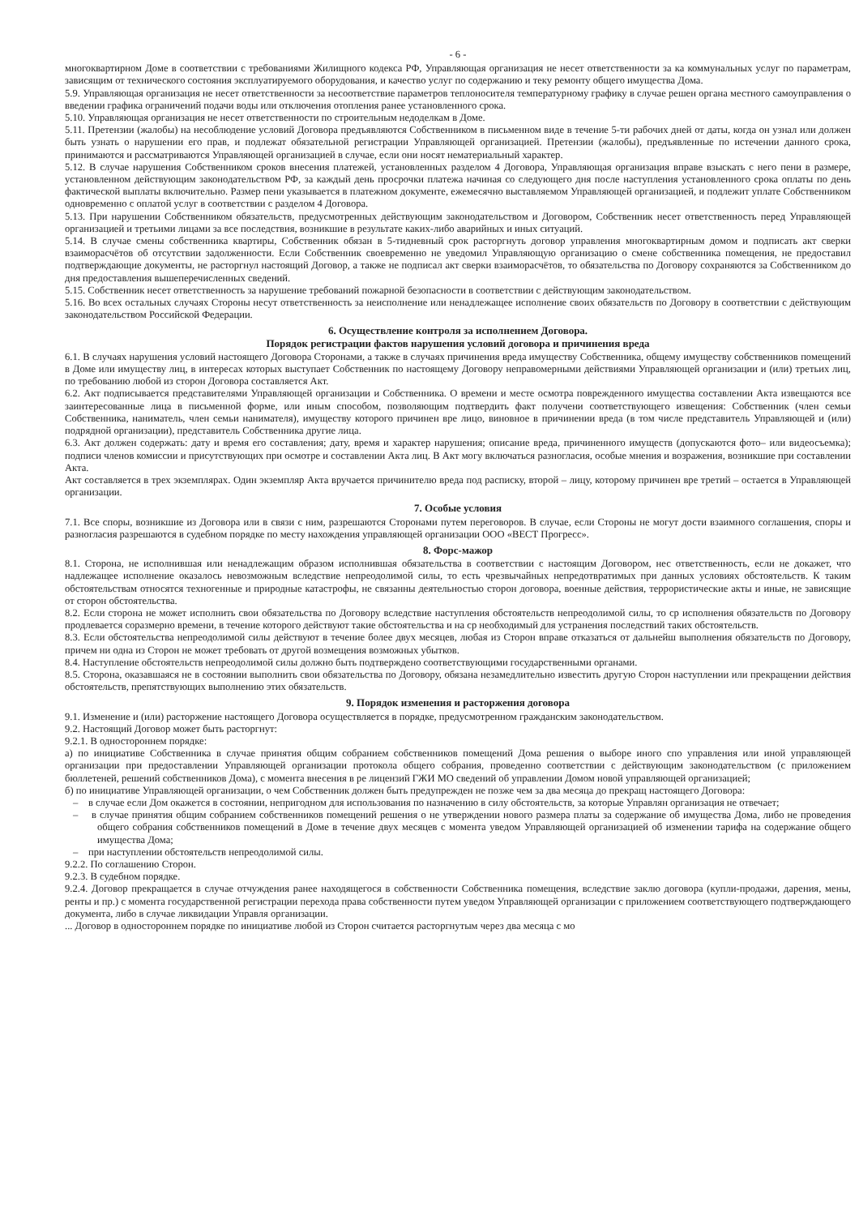- 6 -
многоквартирном Доме в соответствии с требованиями Жилищного кодекса РФ, Управляющая организация не несет ответственности за ка коммунальных услуг по параметрам, зависящим от технического состояния эксплуатируемого оборудования, и качество услуг по содержанию и теку ремонту общего имущества Дома.
5.9. Управляющая организация не несет ответственности за несоответствие параметров теплоносителя температурному графику в случае решен органа местного самоуправления о введении графика ограничений подачи воды или отключения отопления ранее установленного срока.
5.10. Управляющая организация не несет ответственности по строительным недоделкам в Доме.
5.11. Претензии (жалобы) на несоблюдение условий Договора предъявляются Собственником в письменном виде в течение 5-ти рабочих дней от даты, когда он узнал или должен быть узнать о нарушении его прав, и подлежат обязательной регистрации Управляющей организацией. Претензии (жалобы), предъявленные по истечении данного срока, принимаются и рассматриваются Управляющей организацией в случае, если они носят нематериальный характер.
5.12. В случае нарушения Собственником сроков внесения платежей, установленных разделом 4 Договора, Управляющая организация вправе взыскать с него пени в размере, установленном действующим законодательством РФ, за каждый день просрочки платежа начиная со следующего дня после наступления установленного срока оплаты по день фактической выплаты включительно. Размер пени указывается в платежном документе, ежемесячно выставляемом Управляющей организацией, и подлежит уплате Собственником одновременно с оплатой услуг в соответствии с разделом 4 Договора.
5.13. При нарушении Собственником обязательств, предусмотренных действующим законодательством и Договором, Собственник несет ответственность перед Управляющей организацией и третьими лицами за все последствия, возникшие в результате каких-либо аварийных и иных ситуаций.
5.14. В случае смены собственника квартиры, Собственник обязан в 5-тидневный срок расторгнуть договор управления многоквартирным домом и подписать акт сверки взаиморасчётов об отсутствии задолженности. Если Собственник своевременно не уведомил Управляющую организацию о смене собственника помещения, не предоставил подтверждающие документы, не расторгнул настоящий Договор, а также не подписал акт сверки взаиморасчётов, то обязательства по Договору сохраняются за Собственником до дня предоставления вышеперечисленных сведений.
5.15. Собственник несет ответственность за нарушение требований пожарной безопасности в соответствии с действующим законодательством.
5.16. Во всех остальных случаях Стороны несут ответственность за неисполнение или ненадлежащее исполнение своих обязательств по Договору в соответствии с действующим законодательством Российской Федерации.
6. Осуществление контроля за исполнением Договора.
Порядок регистрации фактов нарушения условий договора и причинения вреда
6.1. В случаях нарушения условий настоящего Договора Сторонами, а также в случаях причинения вреда имуществу Собственника, общему имуществу собственников помещений в Доме или имуществу лиц, в интересах которых выступает Собственник по настоящему Договору неправомерными действиями Управляющей организации и (или) третьих лиц, по требованию любой из сторон Договора составляется Акт.
6.2. Акт подписывается представителями Управляющей организации и Собственника. О времени и месте осмотра поврежденного имущества составлении Акта извещаются все заинтересованные лица в письменной форме, или иным способом, позволяющим подтвердить факт получени соответствующего извещения: Собственник (член семьи Собственника, наниматель, член семьи нанимателя), имуществу которого причинен вре лицо, виновное в причинении вреда (в том числе представитель Управляющей и (или) подрядной организации), представитель Собственника другие лица.
6.3. Акт должен содержать: дату и время его составления; дату, время и характер нарушения; описание вреда, причиненного имуществ (допускаются фото– или видеосъемка); подписи членов комиссии и присутствующих при осмотре и составлении Акта лиц. В Акт могу включаться разногласия, особые мнения и возражения, возникшие при составлении Акта.
Акт составляется в трех экземплярах. Один экземпляр Акта вручается причинителю вреда под расписку, второй – лицу, которому причинен вре третий – остается в Управляющей организации.
7. Особые условия
7.1. Все споры, возникшие из Договора или в связи с ним, разрешаются Сторонами путем переговоров. В случае, если Стороны не могут дости взаимного соглашения, споры и разногласия разрешаются в судебном порядке по месту нахождения управляющей организации ООО «ВЕСТ Прогресс».
8. Форс-мажор
8.1. Сторона, не исполнившая или ненадлежащим образом исполнившая обязательства в соответствии с настоящим Договором, нес ответственность, если не докажет, что надлежащее исполнение оказалось невозможным вследствие непреодолимой силы, то есть чрезвычайных непредотвратимых при данных условиях обстоятельств. К таким обстоятельствам относятся техногенные и природные катастрофы, не связанны деятельностью сторон договора, военные действия, террористические акты и иные, не зависящие от сторон обстоятельства.
8.2. Если сторона не может исполнить свои обязательства по Договору вследствие наступления обстоятельств непреодолимой силы, то ср исполнения обязательств по Договору продлевается соразмерно времени, в течение которого действуют такие обстоятельства и на ср необходимый для устранения последствий таких обстоятельств.
8.3. Если обстоятельства непреодолимой силы действуют в течение более двух месяцев, любая из Сторон вправе отказаться от дальнейш выполнения обязательств по Договору, причем ни одна из Сторон не может требовать от другой возмещения возможных убытков.
8.4. Наступление обстоятельств непреодолимой силы должно быть подтверждено соответствующими государственными органами.
8.5. Сторона, оказавшаяся не в состоянии выполнить свои обязательства по Договору, обязана незамедлительно известить другую Сторон наступлении или прекращении действия обстоятельств, препятствующих выполнению этих обязательств.
9. Порядок изменения и расторжения договора
9.1. Изменение и (или) расторжение настоящего Договора осуществляется в порядке, предусмотренном гражданским законодательством.
9.2. Настоящий Договор может быть расторгнут:
9.2.1. В одностороннем порядке:
а) по инициативе Собственника в случае принятия общим собранием собственников помещений Дома решения о выборе иного спо управления или иной управляющей организации при предоставлении Управляющей организации протокола общего собрания, проведенно соответствии с действующим законодательством (с приложением бюллетеней, решений собственников Дома), с момента внесения в ре лицензий ГЖИ МО сведений об управлении Домом новой управляющей организацией;
б) по инициативе Управляющей организации, о чем Собственник должен быть предупрежден не позже чем за два месяца до прекращ настоящего Договора:
– в случае если Дом окажется в состоянии, непригодном для использования по назначению в силу обстоятельств, за которые Управлян организация не отвечает;
– в случае принятия общим собранием собственников помещений решения о не утверждении нового размера платы за содержание об имущества Дома, либо не проведения общего собрания собственников помещений в Доме в течение двух месяцев с момента уведом Управляющей организацией об изменении тарифа на содержание общего имущества Дома;
– при наступлении обстоятельств непреодолимой силы.
9.2.2. По соглашению Сторон.
9.2.3. В судебном порядке.
9.2.4. Договор прекращается в случае отчуждения ранее находящегося в собственности Собственника помещения, вследствие заклю договора (купли-продажи, дарения, мены, ренты и пр.) с момента государственной регистрации перехода права собственности путем уведом Управляющей организации с приложением соответствующего подтверждающего документа, либо в случае ликвидации Управля организации.
... Договор в одностороннем порядке по инициативе любой из Сторон считается расторгнутым через два месяца с мо